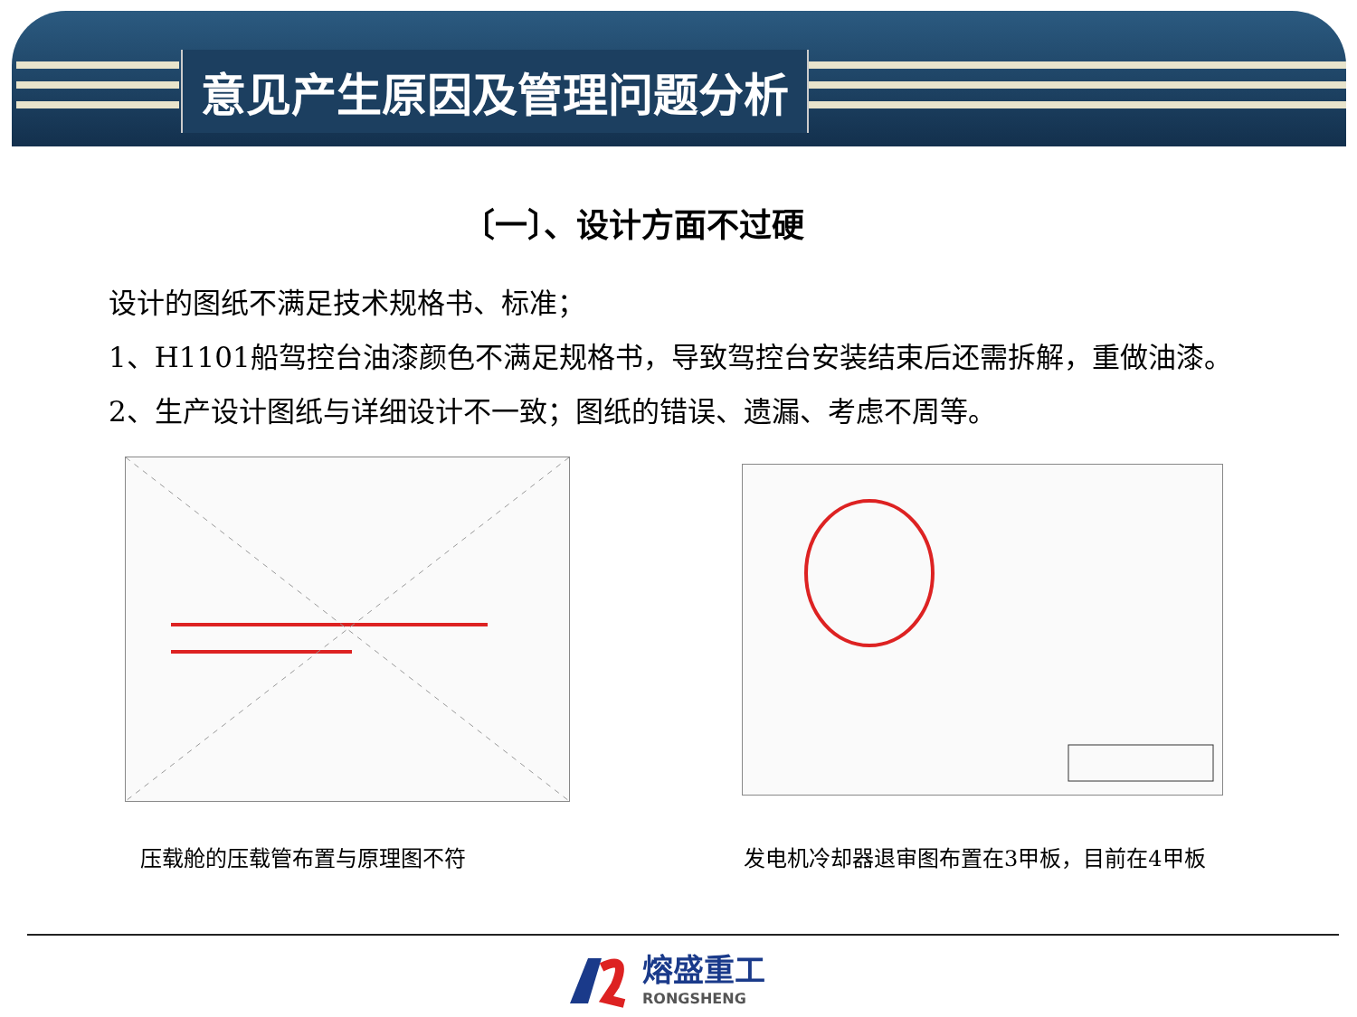意见产生原因及管理问题分析
〔一〕、设计方面不过硬
设计的图纸不满足技术规格书、标准；
1、H1101船驾控台油漆颜色不满足规格书，导致驾控台安装结束后还需拆解，重做油漆。
2、生产设计图纸与详细设计不一致；图纸的错误、遗漏、考虑不周等。
压载舱的压载管布置与原理图不符
发电机冷却器退审图布置在3甲板，目前在4甲板
熔盛重工
RONGSHENG